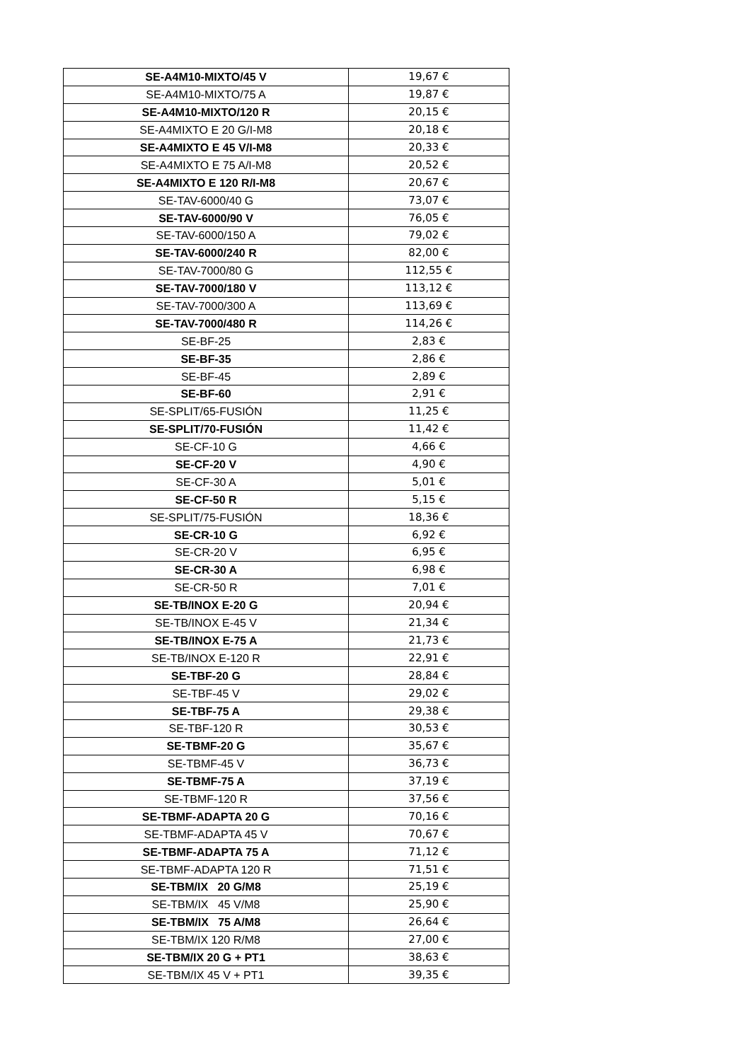| SE-A4M10-MIXTO/45 V | 19,67 € |
| SE-A4M10-MIXTO/75 A | 19,87 € |
| SE-A4M10-MIXTO/120 R | 20,15 € |
| SE-A4MIXTO E 20 G/I-M8 | 20,18 € |
| SE-A4MIXTO E 45 V/I-M8 | 20,33 € |
| SE-A4MIXTO E 75 A/I-M8 | 20,52 € |
| SE-A4MIXTO E 120 R/I-M8 | 20,67 € |
| SE-TAV-6000/40 G | 73,07 € |
| SE-TAV-6000/90 V | 76,05 € |
| SE-TAV-6000/150 A | 79,02 € |
| SE-TAV-6000/240 R | 82,00 € |
| SE-TAV-7000/80 G | 112,55 € |
| SE-TAV-7000/180 V | 113,12 € |
| SE-TAV-7000/300 A | 113,69 € |
| SE-TAV-7000/480 R | 114,26 € |
| SE-BF-25 | 2,83 € |
| SE-BF-35 | 2,86 € |
| SE-BF-45 | 2,89 € |
| SE-BF-60 | 2,91 € |
| SE-SPLIT/65-FUSIÓN | 11,25 € |
| SE-SPLIT/70-FUSIÓN | 11,42 € |
| SE-CF-10 G | 4,66 € |
| SE-CF-20 V | 4,90 € |
| SE-CF-30 A | 5,01 € |
| SE-CF-50 R | 5,15 € |
| SE-SPLIT/75-FUSIÓN | 18,36 € |
| SE-CR-10 G | 6,92 € |
| SE-CR-20 V | 6,95 € |
| SE-CR-30 A | 6,98 € |
| SE-CR-50 R | 7,01 € |
| SE-TB/INOX E-20 G | 20,94 € |
| SE-TB/INOX E-45 V | 21,34 € |
| SE-TB/INOX E-75 A | 21,73 € |
| SE-TB/INOX E-120 R | 22,91 € |
| SE-TBF-20 G | 28,84 € |
| SE-TBF-45 V | 29,02 € |
| SE-TBF-75 A | 29,38 € |
| SE-TBF-120 R | 30,53 € |
| SE-TBMF-20 G | 35,67 € |
| SE-TBMF-45 V | 36,73 € |
| SE-TBMF-75 A | 37,19 € |
| SE-TBMF-120 R | 37,56 € |
| SE-TBMF-ADAPTA 20 G | 70,16 € |
| SE-TBMF-ADAPTA 45 V | 70,67 € |
| SE-TBMF-ADAPTA 75 A | 71,12 € |
| SE-TBMF-ADAPTA 120 R | 71,51 € |
| SE-TBM/IX 20 G/M8 | 25,19 € |
| SE-TBM/IX 45 V/M8 | 25,90 € |
| SE-TBM/IX 75 A/M8 | 26,64 € |
| SE-TBM/IX 120 R/M8 | 27,00 € |
| SE-TBM/IX 20 G + PT1 | 38,63 € |
| SE-TBM/IX 45 V + PT1 | 39,35 € |